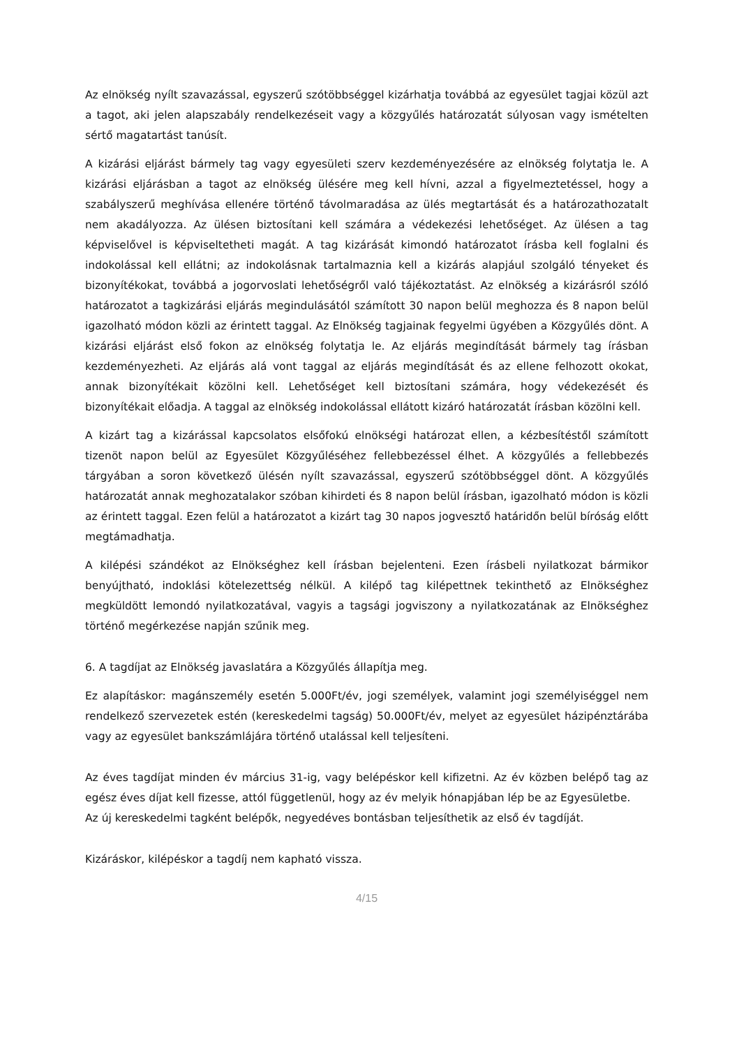Az elnökség nyílt szavazással, egyszerű szótöbbséggel kizárhatja továbbá az egyesület tagjai közül azt a tagot, aki jelen alapszabály rendelkezéseit vagy a közgyűlés határozatát súlyosan vagy ismételten sértő magatartást tanúsít.
A kizárási eljárást bármely tag vagy egyesületi szerv kezdeményezésére az elnökség folytatja le. A kizárási eljárásban a tagot az elnökség ülésére meg kell hívni, azzal a figyelmeztetéssel, hogy a szabályszerű meghívása ellenére történő távolmaradása az ülés megtartását és a határozathozatalt nem akadályozza. Az ülésen biztosítani kell számára a védekezési lehetőséget. Az ülésen a tag képviselővel is képviseltetheti magát. A tag kizárását kimondó határozatot írásba kell foglalni és indokolással kell ellátni; az indokolásnak tartalmaznia kell a kizárás alapjául szolgáló tényeket és bizonyítékokat, továbbá a jogorvoslati lehetőségről való tájékoztatást. Az elnökség a kizárásról szóló határozatot a tagkizárási eljárás megindulásától számított 30 napon belül meghozza és 8 napon belül igazolható módon közli az érintett taggal. Az Elnökség tagjainak fegyelmi ügyében a Közgyűlés dönt. A kizárási eljárást első fokon az elnökség folytatja le. Az eljárás megindítását bármely tag írásban kezdeményezheti. Az eljárás alá vont taggal az eljárás megindítását és az ellene felhozott okokat, annak bizonyítékait közölni kell. Lehetőséget kell biztosítani számára, hogy védekezését és bizonyítékait előadja. A taggal az elnökség indokolással ellátott kizáró határozatát írásban közölni kell.
A kizárt tag a kizárással kapcsolatos elsőfokú elnökségi határozat ellen, a kézbesítéstől számított tizenöt napon belül az Egyesület Közgyűléséhez fellebbezéssel élhet. A közgyűlés a fellebbezés tárgyában a soron következő ülésén nyílt szavazással, egyszerű szótöbbséggel dönt. A közgyűlés határozatát annak meghozatalakor szóban kihirdeti és 8 napon belül írásban, igazolható módon is közli az érintett taggal. Ezen felül a határozatot a kizárt tag 30 napos jogvesztő határidőn belül bíróság előtt megtámadhatja.
A kilépési szándékot az Elnökséghez kell írásban bejelenteni. Ezen írásbeli nyilatkozat bármikor benyújtható, indoklási kötelezettség nélkül. A kilépő tag kilépettnek tekinthető az Elnökséghez megküldött lemondó nyilatkozatával, vagyis a tagsági jogviszony a nyilatkozatának az Elnökséghez történő megérkezése napján szűnik meg.
6. A tagdíjat az Elnökség javaslatára a Közgyűlés állapítja meg.
Ez alapításkor: magánszemély esetén 5.000Ft/év, jogi személyek, valamint jogi személyiséggel nem rendelkező szervezetek estén (kereskedelmi tagság) 50.000Ft/év, melyet az egyesület házipénztárába vagy az egyesület bankszámlájára történő utalással kell teljesíteni.
Az éves tagdíjat minden év március 31-ig, vagy belépéskor kell kifizetni. Az év közben belépő tag az egész éves díjat kell fizesse, attól függetlenül, hogy az év melyik hónapjában lép be az Egyesületbe.
Az új kereskedelmi tagként belépők, negyedéves bontásban teljesíthetik az első év tagdíját.
Kizáráskor, kilépéskor a tagdíj nem kapható vissza.
4/15